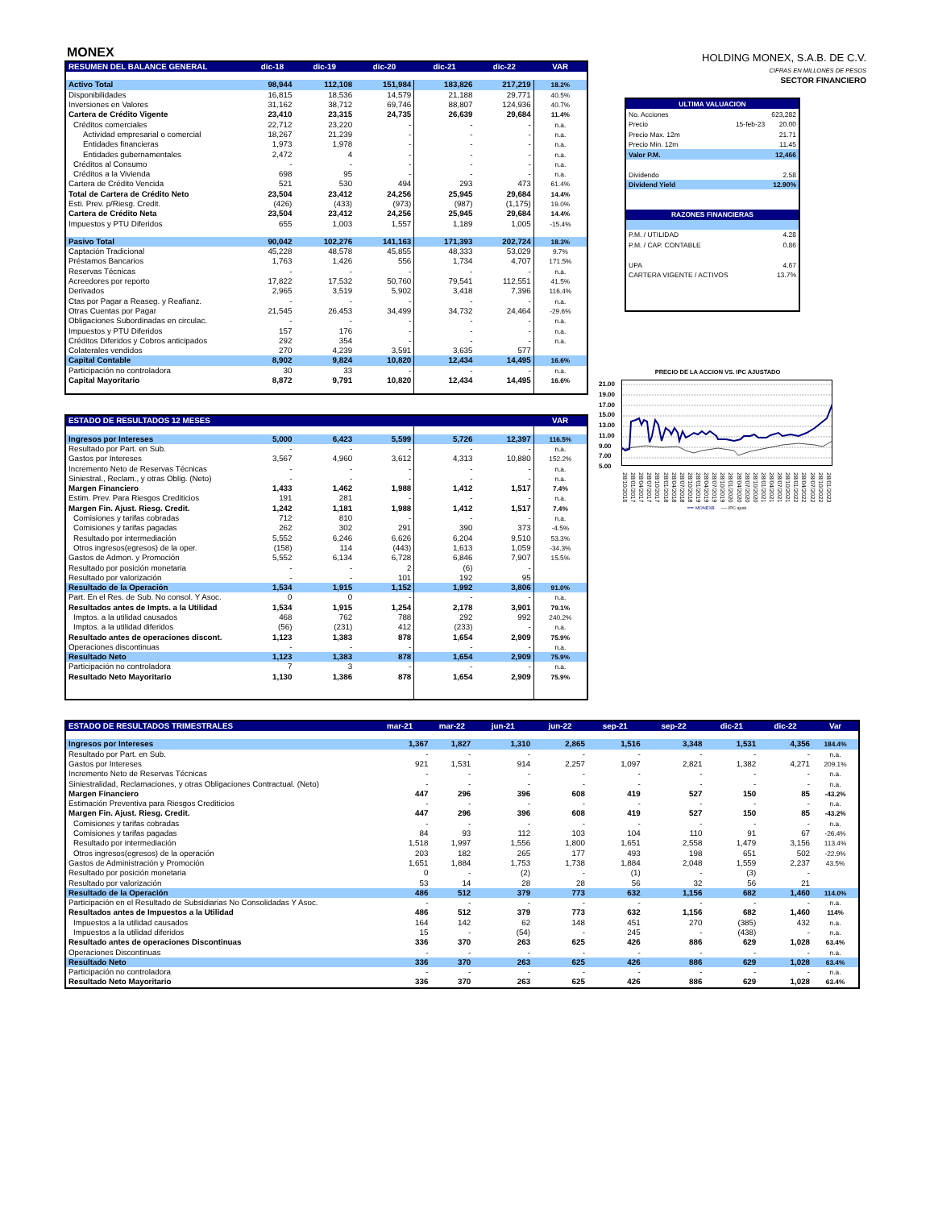MONEX
| RESUMEN DEL BALANCE GENERAL | dic-18 | dic-19 | dic-20 | dic-21 | dic-22 | VAR |
| --- | --- | --- | --- | --- | --- | --- |
| Activo Total | 98,944 | 112,108 | 151,984 | 183,826 | 217,219 | 18.2% |
| Disponibilidades | 16,815 | 18,536 | 14,579 | 21,188 | 29,771 | 40.5% |
| Inversiones en Valores | 31,162 | 38,712 | 69,746 | 88,807 | 124,936 | 40.7% |
| Cartera de Crédito Vigente | 23,410 | 23,315 | 24,735 | 26,639 | 29,684 | 11.4% |
| Créditos comerciales | 22,712 | 23,220 | - | - | - | n.a. |
| Actividad empresarial o comercial | 18,267 | 21,239 | - | - | - | n.a. |
| Entidades financieras | 1,973 | 1,978 | - | - | - | n.a. |
| Entidades gubernamentales | 2,472 | 4 | - | - | - | n.a. |
| Créditos al Consumo | - | - | - | - | - | n.a. |
| Créditos a la Vivienda | 698 | 95 | - | - | - | n.a. |
| Cartera de Crédito Vencida | 521 | 530 | 494 | 293 | 473 | 61.4% |
| Total de Cartera de Crédito Neto | 23,504 | 23,412 | 24,256 | 25,945 | 29,684 | 14.4% |
| Esti. Prev. p/Riesg. Credit. | (426) | (433) | (973) | (987) | (1,175) | 19.0% |
| Cartera de Crédito Neta | 23,504 | 23,412 | 24,256 | 25,945 | 29,684 | 14.4% |
| Impuestos y PTU Diferidos | 655 | 1,003 | 1,557 | 1,189 | 1,005 | -15.4% |
| Pasivo Total | 90,042 | 102,276 | 141,163 | 171,393 | 202,724 | 18.3% |
| Captación Tradicional | 45,228 | 48,578 | 45,855 | 48,333 | 53,029 | 9.7% |
| Préstamos Bancarios | 1,763 | 1,426 | 556 | 1,734 | 4,707 | 171.5% |
| Reservas Técnicas | - | - | - | - | - | n.a. |
| Acreedores por reporto | 17,822 | 17,532 | 50,760 | 79,541 | 112,551 | 41.5% |
| Derivados | 2,965 | 3,519 | 5,902 | 3,418 | 7,396 | 116.4% |
| Ctas por Pagar a Reaseg. y Reafianz. | - | - | - | - | - | n.a. |
| Otras Cuentas por Pagar | 21,545 | 26,453 | 34,499 | 34,732 | 24,464 | -29.6% |
| Obligaciones Subordinadas en circulac. | - | - | - | - | - | n.a. |
| Impuestos y PTU Diferidos | 157 | 176 | - | - | - | n.a. |
| Créditos Diferidos y Cobros anticipados | 292 | 354 | - | - | - | n.a. |
| Colaterales vendidos | 270 | 4,239 | 3,591 | 3,635 | 577 | |
| Capital Contable | 8,902 | 9,824 | 10,820 | 12,434 | 14,495 | 16.6% |
| Participación no controladora | 30 | 33 | - | - | - | n.a. |
| Capital Mayoritario | 8,872 | 9,791 | 10,820 | 12,434 | 14,495 | 16.6% |
| ESTADO DE RESULTADOS 12 MESES | | | | | | VAR |
| --- | --- | --- | --- | --- | --- | --- |
| Ingresos por Intereses | 5,000 | 6,423 | 5,599 | 5,726 | 12,397 | 116.5% |
| Resultado por Part. en Sub. | - | - | - | - | - | n.a. |
| Gastos por Intereses | 3,567 | 4,960 | 3,612 | 4,313 | 10,880 | 152.2% |
| Incremento Neto de Reservas Técnicas | - | - | - | - | - | n.a. |
| Siniestral., Reclam., y otras Oblig. (Neto) | - | - | - | - | - | n.a. |
| Margen Financiero | 1,433 | 1,462 | 1,988 | 1,412 | 1,517 | 7.4% |
| Estim. Prev. Para Riesgos Crediticios | 191 | 281 | - | - | - | n.a. |
| Margen Fin. Ajust. Riesg. Credit. | 1,242 | 1,181 | 1,988 | 1,412 | 1,517 | 7.4% |
| Comisiones y tarifas cobradas | 712 | 810 | - | - | - | n.a. |
| Comisiones y tarifas pagadas | 262 | 302 | 291 | 390 | 373 | -4.5% |
| Resultado por intermediación | 5,552 | 6,246 | 6,626 | 6,204 | 9,510 | 53.3% |
| Otros ingresos(egresos) de la oper. | (158) | 114 | (443) | 1,613 | 1,059 | -34.3% |
| Gastos de Admon. y Promoción | 5,552 | 6,134 | 6,728 | 6,846 | 7,907 | 15.5% |
| Resultado por posición monetaria | - | - | 2 | (6) | - | |
| Resultado por valorización | - | - | 101 | 192 | 95 | |
| Resultado de la Operación | 1,534 | 1,915 | 1,152 | 1,992 | 3,806 | 91.0% |
| Part. En el Res. de Sub. No consol. Y Asoc. | 0 | 0 | - | - | - | n.a. |
| Resultados antes de Impts. a la Utilidad | 1,534 | 1,915 | 1,254 | 2,178 | 3,901 | 79.1% |
| Imptos. a la utilidad causados | 468 | 762 | 788 | 292 | 992 | 240.2% |
| Imptos. a la utilidad diferidos | (56) | (231) | 412 | (233) | - | n.a. |
| Resultado antes de operaciones discont. | 1,123 | 1,383 | 878 | 1,654 | 2,909 | 75.9% |
| Operaciones discontinuas | - | - | - | - | - | n.a. |
| Resultado Neto | 1,123 | 1,383 | 878 | 1,654 | 2,909 | 75.9% |
| Participación no controladora | 7 | 3 | - | - | - | n.a. |
| Resultado Neto Mayoritario | 1,130 | 1,386 | 878 | 1,654 | 2,909 | 75.9% |
HOLDING MONEX, S.A.B. DE C.V.
CIFRAS EN MILLONES DE PESOS
SECTOR FINANCIERO
| ULTIMA VALUACION | | |
| --- | --- | --- |
| No. Acciones | | 623,282 |
| Precio | 15-feb-23 | 20.00 |
| Precio Max. 12m | | 21.71 |
| Precio Min. 12m | | 11.45 |
| Valor P.M. | | 12,466 |
| Dividendo | | 2.58 |
| Dividend Yield | | 12.90% |
| RAZONES FINANCIERAS | | |
| P.M. / UTILIDAD | | 4.28 |
| P.M. / CAP. CONTABLE | | 0.86 |
| UPA | | 4.67 |
| CARTERA VIGENTE / ACTIVOS | | 13.7% |
PRECIO DE LA ACCION VS. IPC AJUSTADO
21.00
19.00
17.00
15.00
13.00
11.00
9.00
7.00
5.00
28/10/2016 28/01/2017 28/04/2017 28/07/2017 28/10/2017 28/01/2018 28/04/2018 28/07/2018 28/10/2018 28/01/2019 28/04/2019 28/07/2019 28/10/2019 28/01/2020 28/04/2020 28/07/2020 28/10/2020 28/01/2021 28/04/2021 28/07/2021 28/10/2021 28/01/2022 28/04/2022 28/07/2022 28/10/2022 28/01/2023
━━ MONEXB ── IPC ajust.
| ESTADO DE RESULTADOS TRIMESTRALES | mar-21 | mar-22 | jun-21 | jun-22 | sep-21 | sep-22 | dic-21 | dic-22 | Var |
| --- | --- | --- | --- | --- | --- | --- | --- | --- | --- |
| Ingresos por Intereses | 1,367 | 1,827 | 1,310 | 2,865 | 1,516 | 3,348 | 1,531 | 4,356 | 184.4% |
| Resultado por Part. en Sub. | - | - | - | - | - | - | - | - | n.a. |
| Gastos por Intereses | 921 | 1,531 | 914 | 2,257 | 1,097 | 2,821 | 1,382 | 4,271 | 209.1% |
| Incremento Neto de Reservas Técnicas | - | - | - | - | - | - | - | - | n.a. |
| Siniestralidad, Reclamaciones, y otras Obligaciones Contractual. (Neto) | - | - | - | - | - | - | - | - | n.a. |
| Margen Financiero | 447 | 296 | 396 | 608 | 419 | 527 | 150 | 85 | -43.2% |
| Estimación Preventiva para Riesgos Crediticios | - | - | - | - | - | - | - | - | n.a. |
| Margen Fin. Ajust. Riesg. Credit. | 447 | 296 | 396 | 608 | 419 | 527 | 150 | 85 | -43.2% |
| Comisiones y tarifas cobradas | - | - | - | - | - | - | - | - | n.a. |
| Comisiones y tarifas pagadas | 84 | 93 | 112 | 103 | 104 | 110 | 91 | 67 | -26.4% |
| Resultado por intermediación | 1,518 | 1,997 | 1,556 | 1,800 | 1,651 | 2,558 | 1,479 | 3,156 | 113.4% |
| Otros ingresos(egresos) de la operación | 203 | 182 | 265 | 177 | 493 | 198 | 651 | 502 | -22.9% |
| Gastos de Administración y Promoción | 1,651 | 1,884 | 1,753 | 1,738 | 1,884 | 2,048 | 1,559 | 2,237 | 43.5% |
| Resultado por posición monetaria | 0 | - | (2) | - | (1) | - | (3) | - | |
| Resultado por valorización | 53 | 14 | 28 | 28 | 56 | 32 | 56 | 21 | |
| Resultado de la Operación | 486 | 512 | 379 | 773 | 632 | 1,156 | 682 | 1,460 | 114.0% |
| Participación en el Resultado de Subsidiarias No Consolidadas Y Asoc. | - | - | - | - | - | - | - | - | n.a. |
| Resultados antes de Impuestos a la Utilidad | 486 | 512 | 379 | 773 | 632 | 1,156 | 682 | 1,460 | 114% |
| Impuestos a la utilidad causados | 164 | 142 | 62 | 148 | 451 | 270 | (385) | 432 | n.a. |
| Impuestos a la utilidad diferidos | 15 | - | (54) | - | 245 | - | (438) | - | n.a. |
| Resultado antes de operaciones Discontinuas | 336 | 370 | 263 | 625 | 426 | 886 | 629 | 1,028 | 63.4% |
| Operaciones Discontinuas | - | - | - | - | - | - | - | - | n.a. |
| Resultado Neto | 336 | 370 | 263 | 625 | 426 | 886 | 629 | 1,028 | 63.4% |
| Participación no controladora | - | - | - | - | - | - | - | - | n.a. |
| Resultado Neto Mayoritario | 336 | 370 | 263 | 625 | 426 | 886 | 629 | 1,028 | 63.4% |